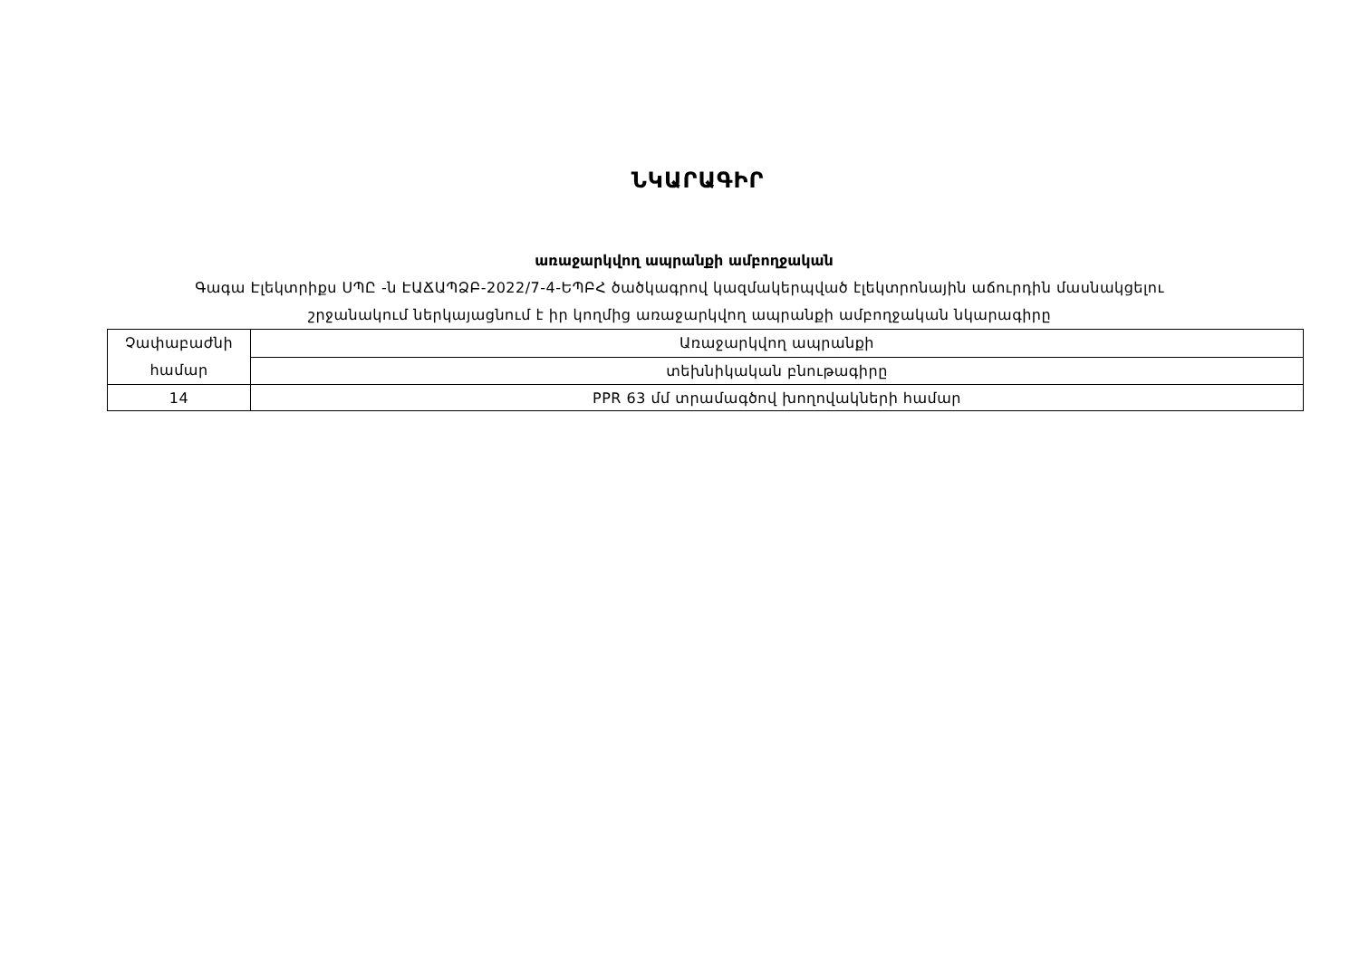ՆԿԱՐԱԳԻՐ
առաջարկվող ապրանքի ամբողջական
Գագա Էլեկտրիքս ՍՊԸ -ն ԷԱՃԱՊՁԲ-2022/7-4-ԵՊԲՀ ծածկագրով կազմակերպված էլեկտրոնային աճուրդին մասնակցելու
շրջանակում ներկայացնում է իր կողմից առաջարկվող ապրանքի ամբողջական նկարագիրը
| Չափաբաժնի համար | Առաջարկվող ապրանքի |
| | տեխնիկական բնութագիրը |
| 14 | PPR 63 մմ տրամագծով խողովակների համար |